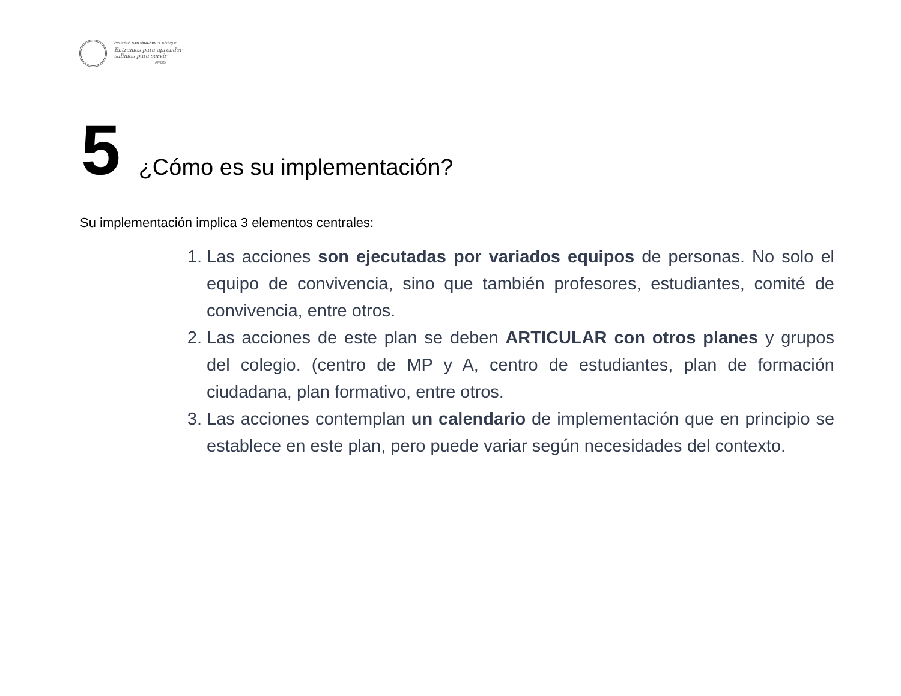COLEGIO SAN IGNACIO EL BOSQUE
Entramos para aprender
salimos para servir
AMDG
5 ¿Cómo es su implementación?
Su implementación implica 3 elementos centrales:
1. Las acciones son ejecutadas por variados equipos de personas. No solo el equipo de convivencia, sino que también profesores, estudiantes, comité de convivencia, entre otros.
2. Las acciones de este plan se deben ARTICULAR con otros planes y grupos del colegio. (centro de MP y A, centro de estudiantes, plan de formación ciudadana, plan formativo, entre otros.
3. Las acciones contemplan un calendario de implementación que en principio se establece en este plan, pero puede variar según necesidades del contexto.